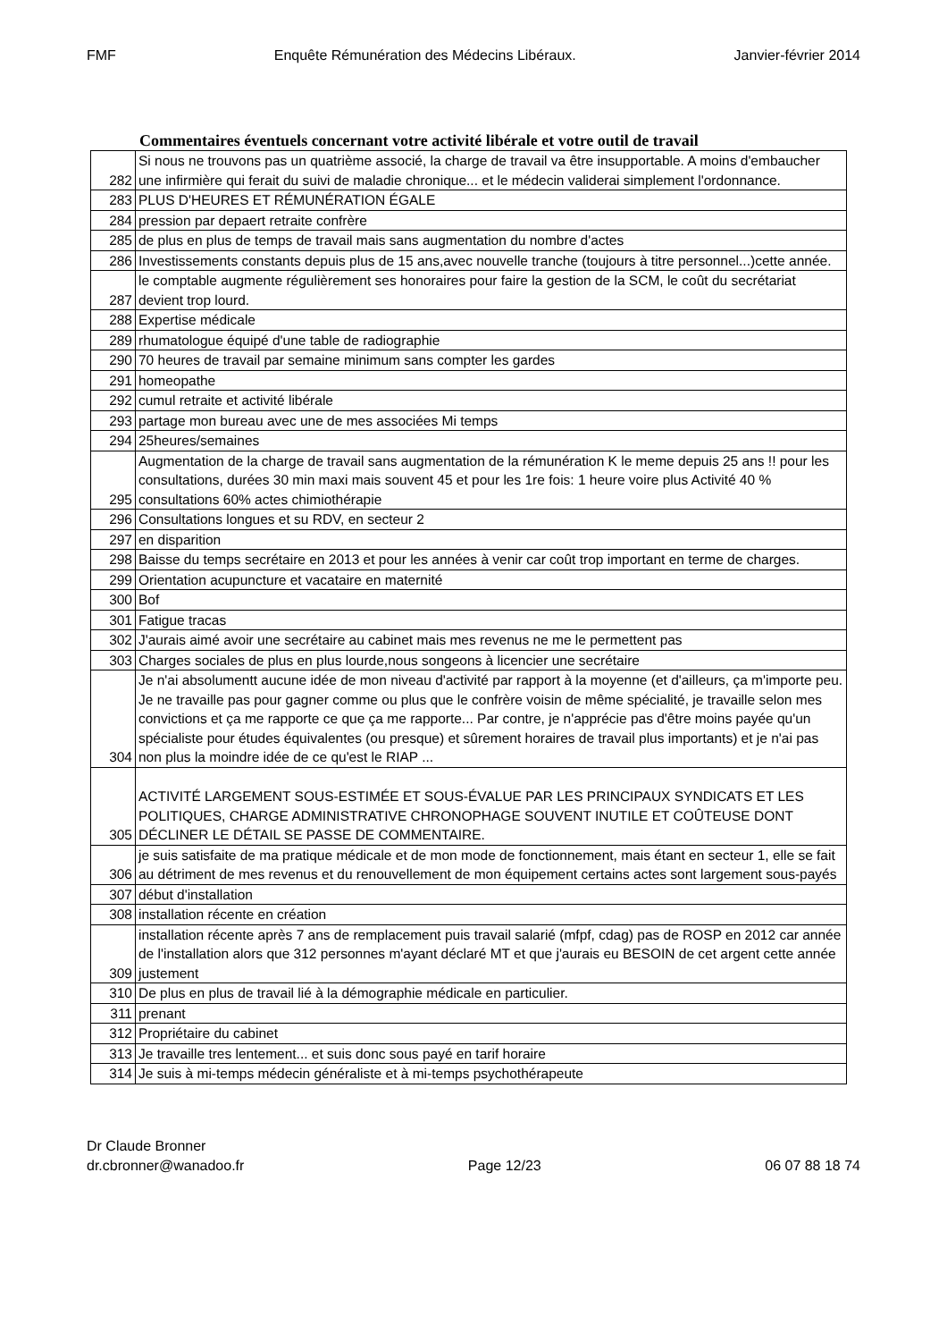FMF Enquête Rémunération des Médecins Libéraux. Janvier-février 2014
Commentaires éventuels concernant votre activité libérale et votre outil de travail
| 282 | Si nous ne trouvons pas un quatrième associé, la charge de travail va être insupportable. A moins d'embaucher une infirmière qui ferait du suivi de maladie chronique... et le médecin validerai simplement l'ordonnance. |
| 283 | PLUS D'HEURES ET RÉMUNÉRATION ÉGALE |
| 284 | pression par depaert retraite confrère |
| 285 | de plus en plus de temps de travail mais sans augmentation du nombre d'actes |
| 286 | Investissements constants depuis plus de 15 ans,avec nouvelle tranche (toujours à titre personnel...)cette année. |
| 287 | le comptable augmente régulièrement ses honoraires pour faire la gestion de la SCM, le coût du secrétariat devient trop lourd. |
| 288 | Expertise médicale |
| 289 | rhumatologue équipé d'une table de radiographie |
| 290 | 70 heures de travail par semaine minimum sans compter les gardes |
| 291 | homeopathe |
| 292 | cumul retraite et activité libérale |
| 293 | partage mon bureau avec une de mes associées Mi temps |
| 294 | 25heures/semaines |
| 295 | Augmentation de la charge de travail sans augmentation de la rémunération K le meme depuis 25 ans !! pour les consultations, durées 30 min maxi mais souvent 45 et pour les 1re fois: 1 heure voire plus Activité 40 % consultations 60% actes chimiothérapie |
| 296 | Consultations longues et su RDV, en secteur 2 |
| 297 | en disparition |
| 298 | Baisse du temps secrétaire en 2013 et pour les années à venir car coût trop important en terme de charges. |
| 299 | Orientation acupuncture et vacataire en maternité |
| 300 | Bof |
| 301 | Fatigue tracas |
| 302 | J'aurais aimé avoir une secrétaire au cabinet mais mes revenus ne me le permettent pas |
| 303 | Charges sociales de plus en plus lourde,nous songeons à licencier une secrétaire |
| 304 | Je n'ai absolumentt aucune idée de mon niveau d'activité par rapport à la moyenne (et d'ailleurs, ça m'importe peu. Je ne travaille pas pour gagner comme ou plus que le confrère voisin de même spécialité, je travaille selon mes convictions et ça me rapporte ce que ça me rapporte... Par contre, je n'apprécie pas d'être moins payée qu'un spécialiste pour études équivalentes (ou presque) et sûrement horaires de travail plus importants) et je n'ai pas non plus la moindre idée de ce qu'est le RIAP ... |
| 305 | ACTIVITÉ LARGEMENT SOUS-ESTIMÉE ET SOUS-ÉVALUE PAR LES PRINCIPAUX SYNDICATS ET LES POLITIQUES, CHARGE ADMINISTRATIVE CHRONOPHAGE SOUVENT INUTILE ET COÛTEUSE DONT DÉCLINER LE DÉTAIL SE PASSE DE COMMENTAIRE. |
| 306 | je suis satisfaite de ma pratique médicale et de mon mode de fonctionnement, mais étant en secteur 1, elle se fait au détriment de mes revenus et du renouvellement de mon équipement certains actes sont largement sous-payés |
| 307 | début d'installation |
| 308 | installation récente en création |
| 309 | installation récente après 7 ans de remplacement puis travail salarié (mfpf, cdag) pas de ROSP en 2012 car année de l'installation alors que 312 personnes m'ayant déclaré MT et que j'aurais eu BESOIN de cet argent cette année justement |
| 310 | De plus en plus de travail lié à la démographie médicale en particulier. |
| 311 | prenant |
| 312 | Propriétaire du cabinet |
| 313 | Je travaille tres lentement... et suis donc sous payé en tarif horaire |
| 314 | Je suis à mi-temps médecin généraliste et à mi-temps psychothérapeute |
Dr Claude Bronner
dr.cbronner@wanadoo.fr Page 12/23 06 07 88 18 74